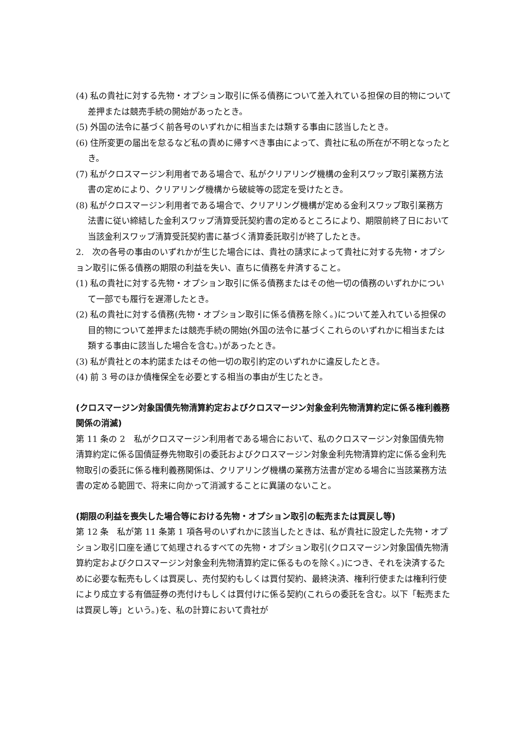(4) 私の貴社に対する先物・オプション取引に係る債務について差入れている担保の目的物について差押または競売手続の開始があったとき。
(5) 外国の法令に基づく前各号のいずれかに相当または類する事由に該当したとき。
(6) 住所変更の届出を怠るなど私の責めに帰すべき事由によって、貴社に私の所在が不明となったとき。
(7) 私がクロスマージン利用者である場合で、私がクリアリング機構の金利スワップ取引業務方法書の定めにより、クリアリング機構から破綻等の認定を受けたとき。
(8) 私がクロスマージン利用者である場合で、クリアリング機構が定める金利スワップ取引業務方法書に従い締結した金利スワップ清算受託契約書の定めるところにより、期限前終了日において当該金利スワップ清算受託契約書に基づく清算委託取引が終了したとき。
2.　次の各号の事由のいずれかが生じた場合には、貴社の請求によって貴社に対する先物・オプション取引に係る債務の期限の利益を失い、直ちに債務を弁済すること。
(1) 私の貴社に対する先物・オプション取引に係る債務またはその他一切の債務のいずれかについて一部でも履行を遅滞したとき。
(2) 私の貴社に対する債務(先物・オプション取引に係る債務を除く。)について差入れている担保の目的物について差押または競売手続の開始(外国の法令に基づくこれらのいずれかに相当または類する事由に該当した場合を含む。)があったとき。
(3) 私が貴社との本約諾またはその他一切の取引約定のいずれかに違反したとき。
(4) 前 3 号のほか債権保全を必要とする相当の事由が生じたとき。
(クロスマージン対象国債先物清算約定およびクロスマージン対象金利先物清算約定に係る権利義務関係の消滅)
第 11 条の 2　私がクロスマージン利用者である場合において、私のクロスマージン対象国債先物清算約定に係る国債証券先物取引の委託およびクロスマージン対象金利先物清算約定に係る金利先物取引の委託に係る権利義務関係は、クリアリング機構の業務方法書が定める場合に当該業務方法書の定める範囲で、将来に向かって消滅することに異議のないこと。
(期限の利益を喪失した場合等における先物・オプション取引の転売または買戻し等)
第 12 条　私が第 11 条第 1 項各号のいずれかに該当したときは、私が貴社に設定した先物・オプション取引口座を通じて処理されるすべての先物・オプション取引(クロスマージン対象国債先物清算約定およびクロスマージン対象金利先物清算約定に係るものを除く。)につき、それを決済するために必要な転売もしくは買戻し、売付契約もしくは買付契約、最終決済、権利行使または権利行使により成立する有価証券の売付けもしくは買付けに係る契約(これらの委託を含む。以下「転売または買戻し等」という。)を、私の計算において貴社が